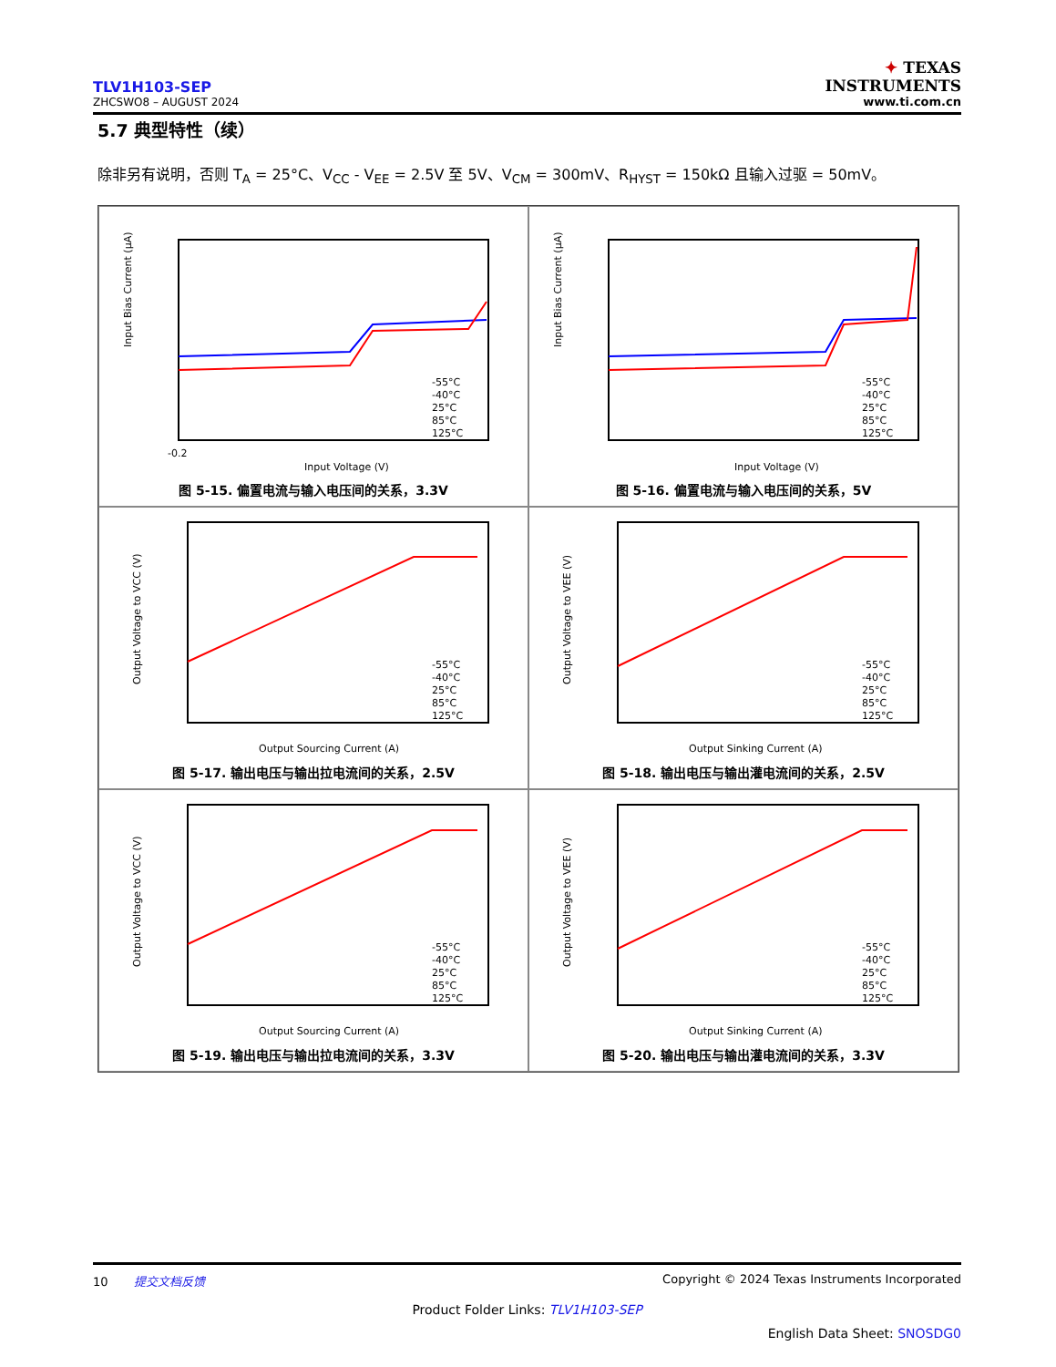TLV1H103-SEP
ZHCSWO8 – AUGUST 2024
✦ TEXAS
INSTRUMENTS
www.ti.com.cn
5.7 典型特性（续）
除非另有说明，否则 T<sub>A</sub> = 25°C、V<sub>CC</sub> - V<sub>EE</sub> = 2.5V 至 5V、V<sub>CM</sub> = 300mV、R<sub>HYST</sub> = 150kΩ 且输入过驱 = 50mV。
Input Bias Current (µA)
-0.2
Input Voltage (V)
-55°C
-40°C
25°C
85°C
125°C
图 5-15. 偏置电流与输入电压间的关系，3.3V
Input Bias Current (µA)
Input Voltage (V)
-55°C
-40°C
25°C
85°C
125°C
图 5-16. 偏置电流与输入电压间的关系，5V
Output Voltage to VCC (V)
Output Sourcing Current (A)
-55°C
-40°C
25°C
85°C
125°C
图 5-17. 输出电压与输出拉电流间的关系，2.5V
Output Voltage to VEE (V)
Output Sinking Current (A)
-55°C
-40°C
25°C
85°C
125°C
图 5-18. 输出电压与输出灌电流间的关系，2.5V
Output Voltage to VCC (V)
Output Sourcing Current (A)
-55°C
-40°C
25°C
85°C
125°C
图 5-19. 输出电压与输出拉电流间的关系，3.3V
Output Voltage to VEE (V)
Output Sinking Current (A)
-55°C
-40°C
25°C
85°C
125°C
图 5-20. 输出电压与输出灌电流间的关系，3.3V
10 提交文档反馈 Copyright © 2024 Texas Instruments Incorporated
Product Folder Links: TLV1H103-SEP
English Data Sheet: SNOSDG0